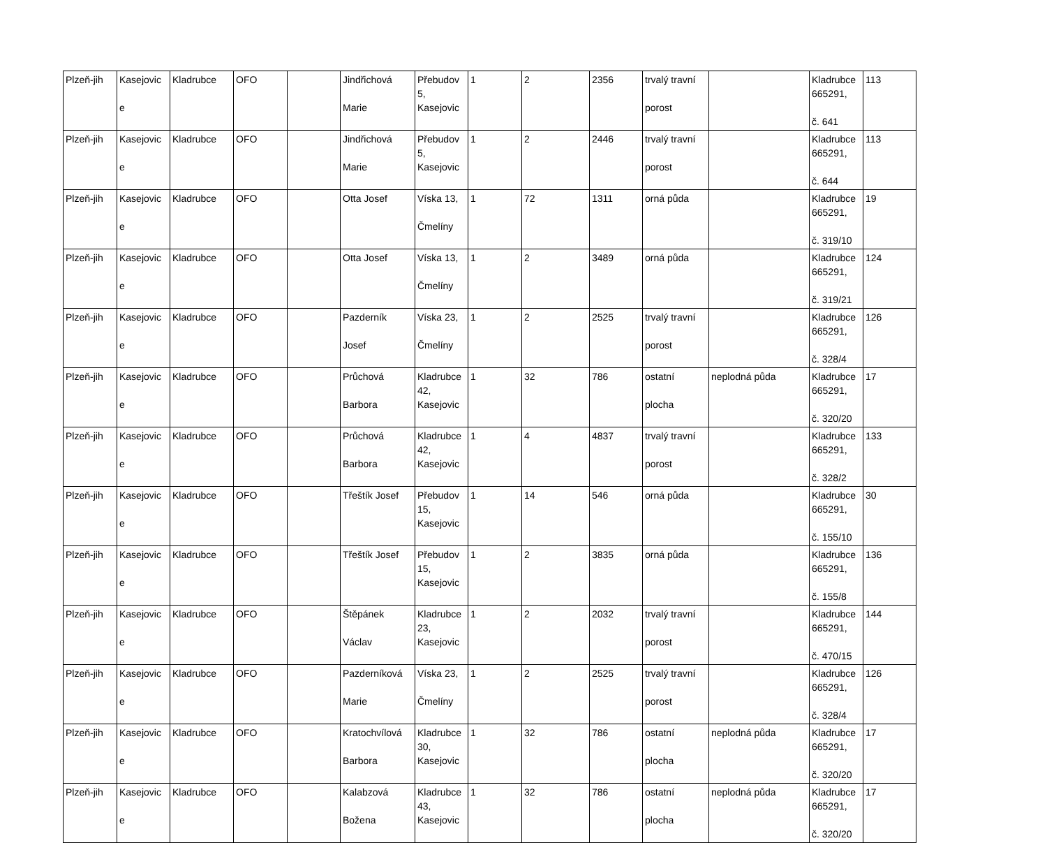| Plzeň-jih | Kasejovic e | Kladrubce | OFO | | Jindřichová Marie | Přebudov 5, Kasejovic | 1 | 2 | 2356 | trvalý travní porost | | Kladrubce 665291, č. 641 | 113 |
| Plzeň-jih | Kasejovic e | Kladrubce | OFO | | Jindřichová Marie | Přebudov 5, Kasejovic | 1 | 2 | 2446 | trvalý travní porost | | Kladrubce 665291, č. 644 | 113 |
| Plzeň-jih | Kasejovic e | Kladrubce | OFO | | Otta Josef | Víska 13, Čmelíny | 1 | 72 | 1311 | orná půda | | Kladrubce 665291, č. 319/10 | 19 |
| Plzeň-jih | Kasejovic e | Kladrubce | OFO | | Otta Josef | Víska 13, Čmelíny | 1 | 2 | 3489 | orná půda | | Kladrubce 665291, č. 319/21 | 124 |
| Plzeň-jih | Kasejovic e | Kladrubce | OFO | | Pazderník Josef | Víska 23, Čmelíny | 1 | 2 | 2525 | trvalý travní porost | | Kladrubce 665291, č. 328/4 | 126 |
| Plzeň-jih | Kasejovic e | Kladrubce | OFO | | Průchová Barbora | Kladrubce 42, Kasejovic | 1 | 32 | 786 | ostatní plocha | neplodná půda | Kladrubce 665291, č. 320/20 | 17 |
| Plzeň-jih | Kasejovic e | Kladrubce | OFO | | Průchová Barbora | Kladrubce 42, Kasejovic | 1 | 4 | 4837 | trvalý travní porost | | Kladrubce 665291, č. 328/2 | 133 |
| Plzeň-jih | Kasejovic e | Kladrubce | OFO | | Třeštík Josef | Přebudov 15, Kasejovic | 1 | 14 | 546 | orná půda | | Kladrubce 665291, č. 155/10 | 30 |
| Plzeň-jih | Kasejovic e | Kladrubce | OFO | | Třeštík Josef | Přebudov 15, Kasejovic | 1 | 2 | 3835 | orná půda | | Kladrubce 665291, č. 155/8 | 136 |
| Plzeň-jih | Kasejovic e | Kladrubce | OFO | | Štěpánek Václav | Kladrubce 23, Kasejovic | 1 | 2 | 2032 | trvalý travní porost | | Kladrubce 665291, č. 470/15 | 144 |
| Plzeň-jih | Kasejovic e | Kladrubce | OFO | | Pazderníková Marie | Víska 23, Čmelíny | 1 | 2 | 2525 | trvalý travní porost | | Kladrubce 665291, č. 328/4 | 126 |
| Plzeň-jih | Kasejovic e | Kladrubce | OFO | | Kratochvílová Barbora | Kladrubce 30, Kasejovic | 1 | 32 | 786 | ostatní plocha | neplodná půda | Kladrubce 665291, č. 320/20 | 17 |
| Plzeň-jih | Kasejovic e | Kladrubce | OFO | | Kalabzová Božena | Kladrubce 43, Kasejovic | 1 | 32 | 786 | ostatní plocha | neplodná půda | Kladrubce 665291, č. 320/20 | 17 |